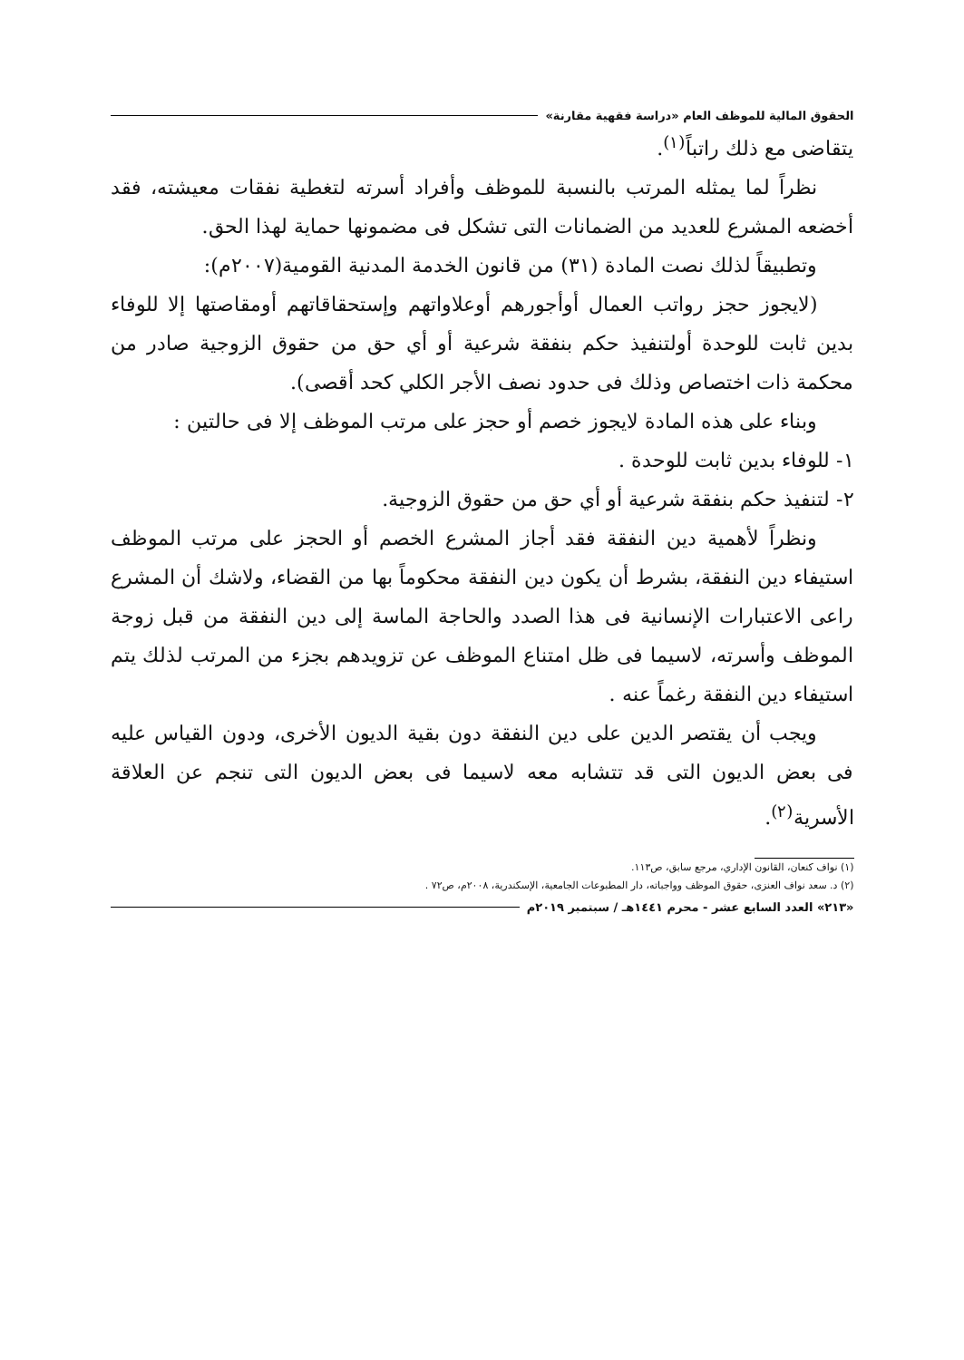الحقوق المالية للموظف العام «دراسة فقهية مقارنة»
يتقاضى مع ذلك راتباً<sup>(١)</sup>.
نظراً لما يمثله المرتب بالنسبة للموظف وأفراد أسرته لتغطية نفقات معيشته، فقد أخضعه المشرع للعديد من الضمانات التى تشكل فى مضمونها حماية لهذا الحق.
وتطبيقاً لذلك نصت المادة (٣١) من قانون الخدمة المدنية القومية(٢٠٠٧م):
(لايجوز حجز رواتب العمال أوأجورهم أوعلاواتهم وإستحقاقاتهم أومقاصتها إلا للوفاء بدين ثابت للوحدة أولتنفيذ حكم بنفقة شرعية أو أي حق من حقوق الزوجية صادر من محكمة ذات اختصاص وذلك فى حدود نصف الأجر الكلي كحد أقصى).
وبناء على هذه المادة لايجوز خصم أو حجز على مرتب الموظف إلا فى حالتين :
١- للوفاء بدين ثابت للوحدة .
٢- لتنفيذ حكم بنفقة شرعية أو أي حق من حقوق الزوجية.
ونظراً لأهمية دين النفقة فقد أجاز المشرع الخصم أو الحجز على مرتب الموظف استيفاء دين النفقة، بشرط أن يكون دين النفقة محكوماً بها من القضاء، ولاشك أن المشرع راعى الاعتبارات الإنسانية فى هذا الصدد والحاجة الماسة إلى دين النفقة من قبل زوجة الموظف وأسرته، لاسيما فى ظل امتناع الموظف عن تزويدهم بجزء من المرتب لذلك يتم استيفاء دين النفقة رغماً عنه .
ويجب أن يقتصر الدين على دين النفقة دون بقية الديون الأخرى، ودون القياس عليه فى بعض الديون التى قد تتشابه معه لاسيما فى بعض الديون التى تنجم عن العلاقة الأسرية<sup>(٢)</sup>.
(١) نواف كنعان، القانون الإداري، مرجع سابق، ص١١٣.
(٢) د. سعد نواف العنزى، حقوق الموظف وواجباته، دار المطبوعات الجامعية، الإسكندرية، ٢٠٠٨م، ص٧٢ .
«٢١٣» العدد السابع عشر - محرم ١٤٤١هـ / سبتمبر ٢٠١٩م